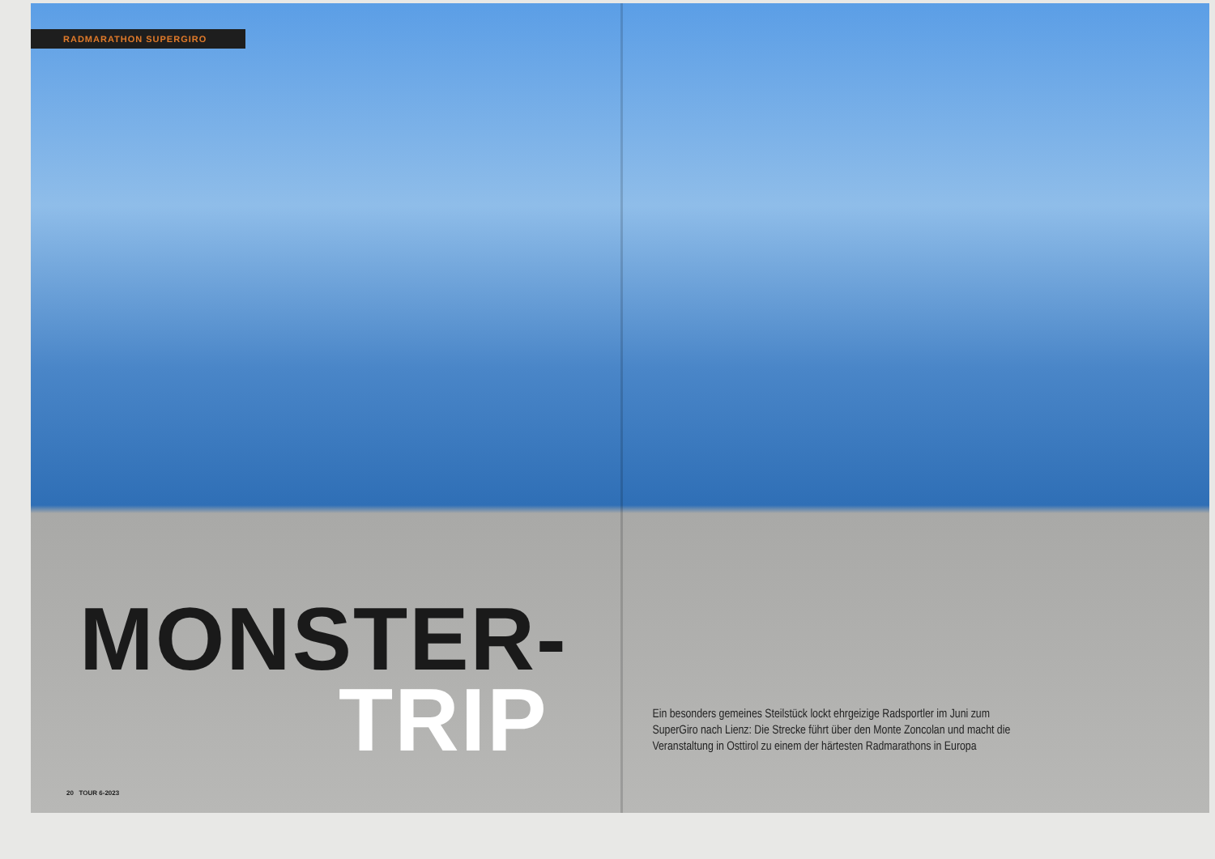RADMARATHON SUPERGIRO
MONSTER-
TRIP
20 TOUR 6-2023
Ein besonders gemeines Steilstück lockt ehrgeizige Radsportler im Juni zum SuperGiro nach Lienz: Die Strecke führt über den Monte Zoncolan und macht die Veranstaltung in Osttirol zu einem der härtesten Radmarathons in Europa